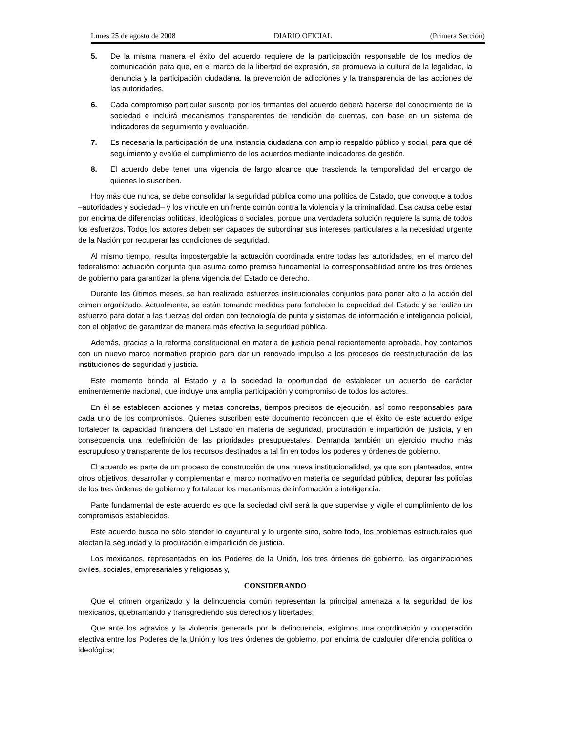Lunes 25 de agosto de 2008 DIARIO OFICIAL (Primera Sección)
5. De la misma manera el éxito del acuerdo requiere de la participación responsable de los medios de comunicación para que, en el marco de la libertad de expresión, se promueva la cultura de la legalidad, la denuncia y la participación ciudadana, la prevención de adicciones y la transparencia de las acciones de las autoridades.
6. Cada compromiso particular suscrito por los firmantes del acuerdo deberá hacerse del conocimiento de la sociedad e incluirá mecanismos transparentes de rendición de cuentas, con base en un sistema de indicadores de seguimiento y evaluación.
7. Es necesaria la participación de una instancia ciudadana con amplio respaldo público y social, para que dé seguimiento y evalúe el cumplimiento de los acuerdos mediante indicadores de gestión.
8. El acuerdo debe tener una vigencia de largo alcance que trascienda la temporalidad del encargo de quienes lo suscriben.
Hoy más que nunca, se debe consolidar la seguridad pública como una política de Estado, que convoque a todos –autoridades y sociedad– y los vincule en un frente común contra la violencia y la criminalidad. Esa causa debe estar por encima de diferencias políticas, ideológicas o sociales, porque una verdadera solución requiere la suma de todos los esfuerzos. Todos los actores deben ser capaces de subordinar sus intereses particulares a la necesidad urgente de la Nación por recuperar las condiciones de seguridad.
Al mismo tiempo, resulta impostergable la actuación coordinada entre todas las autoridades, en el marco del federalismo: actuación conjunta que asuma como premisa fundamental la corresponsabilidad entre los tres órdenes de gobierno para garantizar la plena vigencia del Estado de derecho.
Durante los últimos meses, se han realizado esfuerzos institucionales conjuntos para poner alto a la acción del crimen organizado. Actualmente, se están tomando medidas para fortalecer la capacidad del Estado y se realiza un esfuerzo para dotar a las fuerzas del orden con tecnología de punta y sistemas de información e inteligencia policial, con el objetivo de garantizar de manera más efectiva la seguridad pública.
Además, gracias a la reforma constitucional en materia de justicia penal recientemente aprobada, hoy contamos con un nuevo marco normativo propicio para dar un renovado impulso a los procesos de reestructuración de las instituciones de seguridad y justicia.
Este momento brinda al Estado y a la sociedad la oportunidad de establecer un acuerdo de carácter eminentemente nacional, que incluye una amplia participación y compromiso de todos los actores.
En él se establecen acciones y metas concretas, tiempos precisos de ejecución, así como responsables para cada uno de los compromisos. Quienes suscriben este documento reconocen que el éxito de este acuerdo exige fortalecer la capacidad financiera del Estado en materia de seguridad, procuración e impartición de justicia, y en consecuencia una redefinición de las prioridades presupuestales. Demanda también un ejercicio mucho más escrupuloso y transparente de los recursos destinados a tal fin en todos los poderes y órdenes de gobierno.
El acuerdo es parte de un proceso de construcción de una nueva institucionalidad, ya que son planteados, entre otros objetivos, desarrollar y complementar el marco normativo en materia de seguridad pública, depurar las policías de los tres órdenes de gobierno y fortalecer los mecanismos de información e inteligencia.
Parte fundamental de este acuerdo es que la sociedad civil será la que supervise y vigile el cumplimiento de los compromisos establecidos.
Este acuerdo busca no sólo atender lo coyuntural y lo urgente sino, sobre todo, los problemas estructurales que afectan la seguridad y la procuración e impartición de justicia.
Los mexicanos, representados en los Poderes de la Unión, los tres órdenes de gobierno, las organizaciones civiles, sociales, empresariales y religiosas y,
CONSIDERANDO
Que el crimen organizado y la delincuencia común representan la principal amenaza a la seguridad de los mexicanos, quebrantando y transgrediendo sus derechos y libertades;
Que ante los agravios y la violencia generada por la delincuencia, exigimos una coordinación y cooperación efectiva entre los Poderes de la Unión y los tres órdenes de gobierno, por encima de cualquier diferencia política o ideológica;